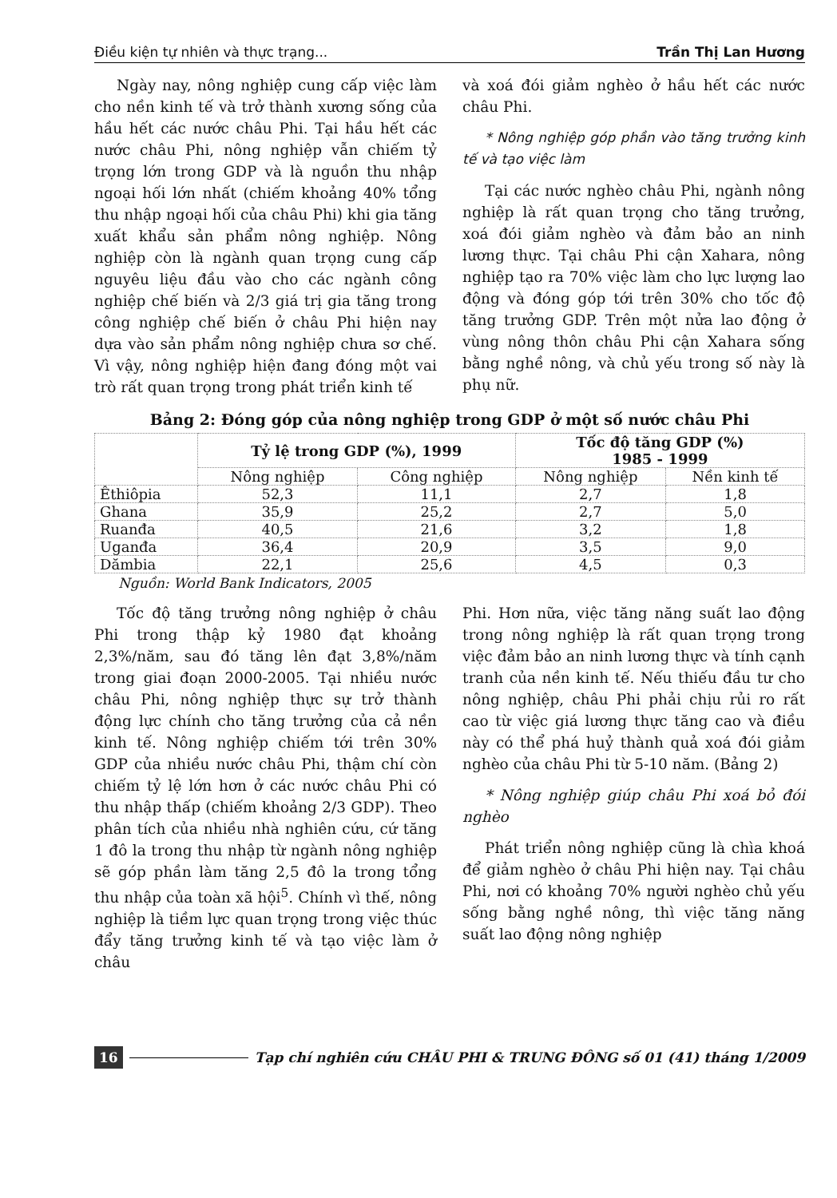Điều kiện tự nhiên và thực trạng... Trần Thị Lan Hương
Ngày nay, nông nghiệp cung cấp việc làm cho nền kinh tế và trở thành xương sống của hầu hết các nước châu Phi. Tại hầu hết các nước châu Phi, nông nghiệp vẫn chiếm tỷ trọng lớn trong GDP và là nguồn thu nhập ngoại hối lớn nhất (chiếm khoảng 40% tổng thu nhập ngoại hối của châu Phi) khi gia tăng xuất khẩu sản phẩm nông nghiệp. Nông nghiệp còn là ngành quan trọng cung cấp nguyêu liệu đầu vào cho các ngành công nghiệp chế biến và 2/3 giá trị gia tăng trong công nghiệp chế biến ở châu Phi hiện nay dựa vào sản phẩm nông nghiệp chưa sơ chế. Vì vậy, nông nghiệp hiện đang đóng một vai trò rất quan trọng trong phát triển kinh tế
và xoá đói giảm nghèo ở hầu hết các nước châu Phi.
* Nông nghiệp góp phần vào tăng trưởng kinh tế và tạo việc làm
Tại các nước nghèo châu Phi, ngành nông nghiệp là rất quan trọng cho tăng trưởng, xoá đói giảm nghèo và đảm bảo an ninh lương thực. Tại châu Phi cận Xahara, nông nghiệp tạo ra 70% việc làm cho lực lượng lao động và đóng góp tới trên 30% cho tốc độ tăng trưởng GDP. Trên một nửa lao động ở vùng nông thôn châu Phi cận Xahara sống bằng nghề nông, và chủ yếu trong số này là phụ nữ.
Bảng 2: Đóng góp của nông nghiệp trong GDP ở một số nước châu Phi
| | Tỷ lệ trong GDP (%), 1999 | | Tốc độ tăng GDP (%) 1985 - 1999 | |
| --- | --- | --- | --- | --- |
| | Nông nghiệp | Công nghiệp | Nông nghiệp | Nền kinh tế |
| Êthiôpia | 52,3 | 11,1 | 2,7 | 1,8 |
| Ghana | 35,9 | 25,2 | 2,7 | 5,0 |
| Ruanđa | 40,5 | 21,6 | 3,2 | 1,8 |
| Uganđa | 36,4 | 20,9 | 3,5 | 9,0 |
| Dămbia | 22,1 | 25,6 | 4,5 | 0,3 |
Nguồn: World Bank Indicators, 2005
Tốc độ tăng trưởng nông nghiệp ở châu Phi trong thập kỷ 1980 đạt khoảng 2,3%/năm, sau đó tăng lên đạt 3,8%/năm trong giai đoạn 2000-2005. Tại nhiều nước châu Phi, nông nghiệp thực sự trở thành động lực chính cho tăng trưởng của cả nền kinh tế. Nông nghiệp chiếm tới trên 30% GDP của nhiều nước châu Phi, thậm chí còn chiếm tỷ lệ lớn hơn ở các nước châu Phi có thu nhập thấp (chiếm khoảng 2/3 GDP). Theo phân tích của nhiều nhà nghiên cứu, cứ tăng 1 đô la trong thu nhập từ ngành nông nghiệp sẽ góp phần làm tăng 2,5 đô la trong tổng thu nhập của toàn xã hội<sup>5</sup>. Chính vì thế, nông nghiệp là tiềm lực quan trọng trong việc thúc đẩy tăng trưởng kinh tế và tạo việc làm ở châu
Phi. Hơn nữa, việc tăng năng suất lao động trong nông nghiệp là rất quan trọng trong việc đảm bảo an ninh lương thực và tính cạnh tranh của nền kinh tế. Nếu thiếu đầu tư cho nông nghiệp, châu Phi phải chịu rủi ro rất cao từ việc giá lương thực tăng cao và điều này có thể phá huỷ thành quả xoá đói giảm nghèo của châu Phi từ 5-10 năm. (Bảng 2)
* Nông nghiệp giúp châu Phi xoá bỏ đói nghèo
Phát triển nông nghiệp cũng là chìa khoá để giảm nghèo ở châu Phi hiện nay. Tại châu Phi, nơi có khoảng 70% người nghèo chủ yếu sống bằng nghề nông, thì việc tăng năng suất lao động nông nghiệp
16 Tạp chí nghiên cứu CHÂU PHI & TRUNG ĐÔNG số 01 (41) tháng 1/2009